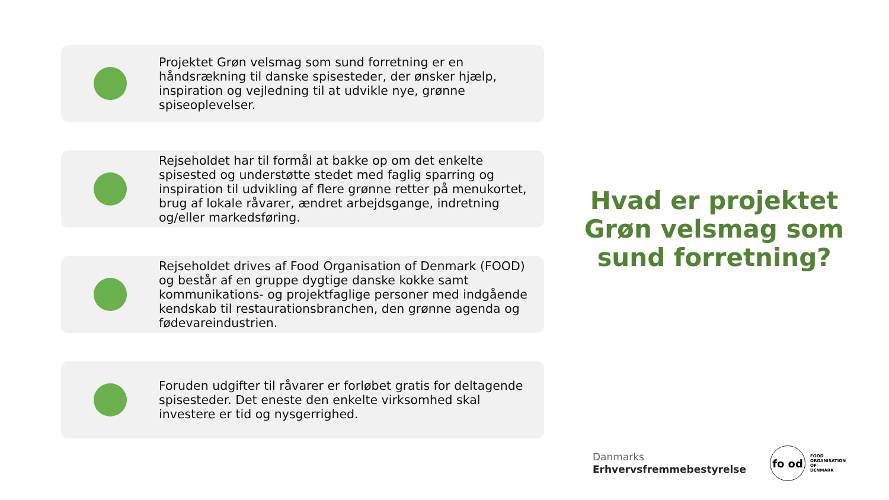Projektet Grøn velsmag som sund forretning er en håndsrækning til danske spisesteder, der ønsker hjælp, inspiration og vejledning til at udvikle nye, grønne spiseoplevelser.
Rejseholdet har til formål at bakke op om det enkelte spisested og understøtte stedet med faglig sparring og inspiration til udvikling af flere grønne retter på menukortet, brug af lokale råvarer, ændret arbejdsgange, indretning og/eller markedsføring.
Rejseholdet drives af Food Organisation of Denmark (FOOD) og består af en gruppe dygtige danske kokke samt kommunikations- og projektfaglige personer med indgående kendskab til restaurationsbranchen, den grønne agenda og fødevareindustrien.
Foruden udgifter til råvarer er forløbet gratis for deltagende spisesteder. Det eneste den enkelte virksomhed skal investere er tid og nysgerrighed.
Hvad er projektet Grøn velsmag som sund forretning?
Danmarks
Erhvervsfremmebestyrelse
fo od
FOOD
ORGANISATION
OF
DENMARK